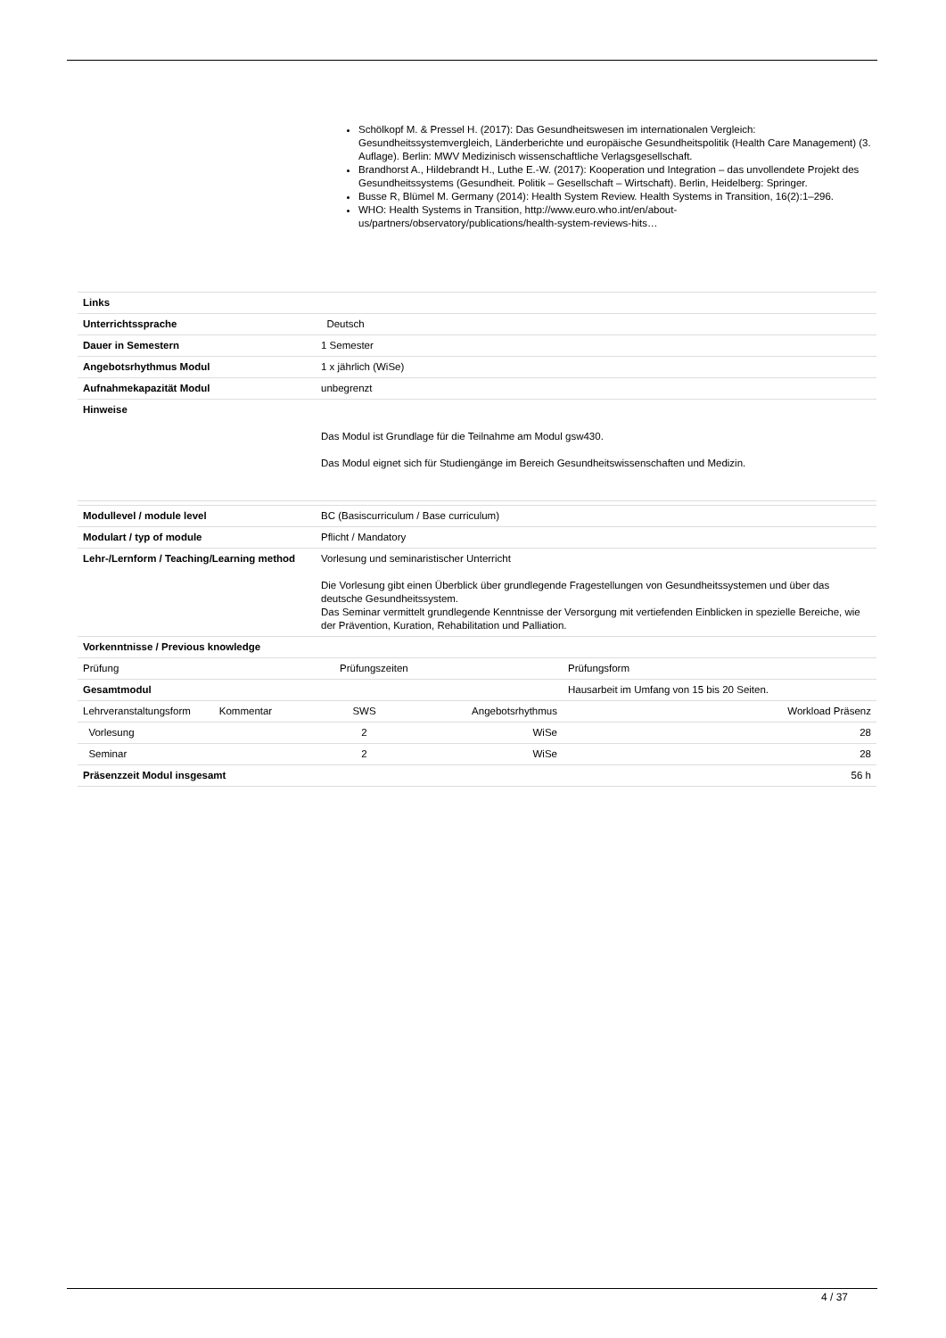Schölkopf M. & Pressel H. (2017): Das Gesundheitswesen im internationalen Vergleich: Gesundheitssystemvergleich, Länderberichte und europäische Gesundheitspolitik (Health Care Management) (3. Auflage). Berlin: MWV Medizinisch wissenschaftliche Verlagsgesellschaft.
Brandhorst A., Hildebrandt H., Luthe E.-W. (2017): Kooperation und Integration – das unvollendete Projekt des Gesundheitssystems (Gesundheit. Politik – Gesellschaft – Wirtschaft). Berlin, Heidelberg: Springer.
Busse R, Blümel M. Germany (2014): Health System Review. Health Systems in Transition, 16(2):1–296.
WHO: Health Systems in Transition, http://www.euro.who.int/en/about-us/partners/observatory/publications/health-system-reviews-hits…
| Links | |
| Unterrichtssprache | Deutsch |
| Dauer in Semestern | 1 Semester |
| Angebotsrhythmus Modul | 1 x jährlich (WiSe) |
| Aufnahmekapazität Modul | unbegrenzt |
| Hinweise | Das Modul ist Grundlage für die Teilnahme am Modul gsw430. Das Modul eignet sich für Studiengänge im Bereich Gesundheitswissenschaften und Medizin. |
| Modullevel / module level | BC (Basiscurriculum / Base curriculum) | | | |
| Modulart / typ of module | Pflicht / Mandatory | | | |
| Lehr-/Lernform / Teaching/Learning method | Vorlesung und seminaristischer Unterricht Die Vorlesung gibt einen Überblick über grundlegende Fragestellungen von Gesundheitssystemen und über das deutsche Gesundheitssystem. Das Seminar vermittelt grundlegende Kenntnisse der Versorgung mit vertiefenden Einblicken in spezielle Bereiche, wie der Prävention, Kuration, Rehabilitation und Palliation. | | | |
| Vorkenntnisse / Previous knowledge | | | | |
| Prüfung | | Prüfungszeiten | | Prüfungsform |
| Gesamtmodul | | | | Hausarbeit im Umfang von 15 bis 20 Seiten. |
| Lehrveranstaltungsform Kommentar | | SWS | Angebotsrhythmus | Workload Präsenz |
| Vorlesung | | 2 | WiSe | 28 |
| Seminar | | 2 | WiSe | 28 |
| Präsenzzeit Modul insgesamt | | | | 56 h |
4 / 37